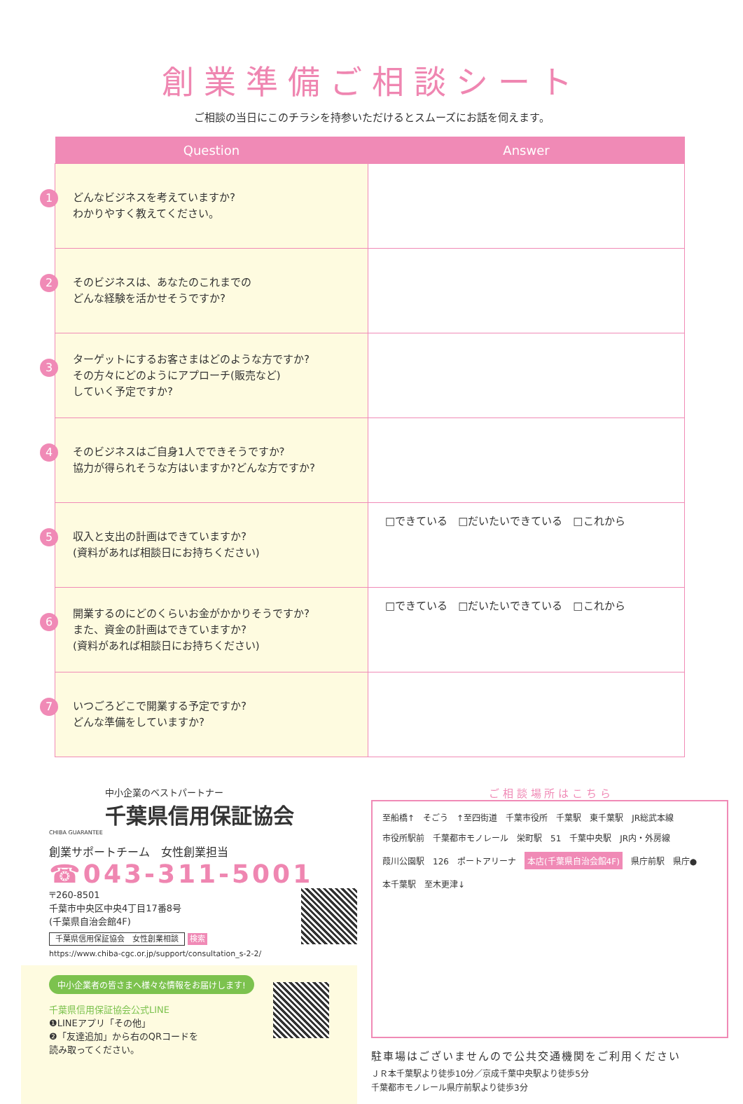創業準備ご相談シート
ご相談の当日にこのチラシを持参いただけるとスムーズにお話を伺えます。
| Question | Answer |
| --- | --- |
| 1 どんなビジネスを考えていますか? わかりやすく教えてください。 | |
| 2 そのビジネスは、あなたのこれまでの どんな経験を活かせそうですか? | |
| 3 ターゲットにするお客さまはどのような方ですか? その方々にどのようにアプローチ(販売など) していく予定ですか? | |
| 4 そのビジネスはご自身1人でできそうですか? 協力が得られそうな方はいますか?どんな方ですか? | |
| 5 収入と支出の計画はできていますか? (資料があれば相談日にお持ちください) | □できている □だいたいできている □これから |
| 6 開業するのにどのくらいお金がかかりそうですか? また、資金の計画はできていますか? (資料があれば相談日にお持ちください) | □できている □だいたいできている □これから |
| 7 いつごろどこで開業する予定ですか? どんな準備をしていますか? | |
中小企業のベストパートナー
千葉県信用保証協会
CHIBA GUARANTEE
創業サポートチーム　女性創業担当
☎043-311-5001
〒260-8501
千葉市中央区中央4丁目17番8号
(千葉県自治会館4F)
千葉県信用保証協会　女性創業相談 検索
https://www.chiba-cgc.or.jp/support/consultation_s-2-2/
中小企業者の皆さまへ様々な情報をお届けします!
千葉県信用保証協会公式LINE
❶LINEアプリ「その他」
❷「友達追加」から右のQRコードを
読み取ってください。
ご 相 談 場 所 は こ ち ら
至船橋↑ そごう ↑至四街道 千葉市役所 千葉駅 東千葉駅 JR総武本線 市役所駅前 千葉都市モノレール 栄町駅 51 千葉中央駅 JR内・外房線 葭川公園駅 126 ポートアリーナ 本店(千葉県自治会館4F) 県庁前駅 県庁● 本千葉駅 至木更津↓
駐車場はございませんので公共交通機関をご利用ください
ＪＲ本千葉駅より徒歩10分／京成千葉中央駅より徒歩5分
千葉都市モノレール県庁前駅より徒歩3分